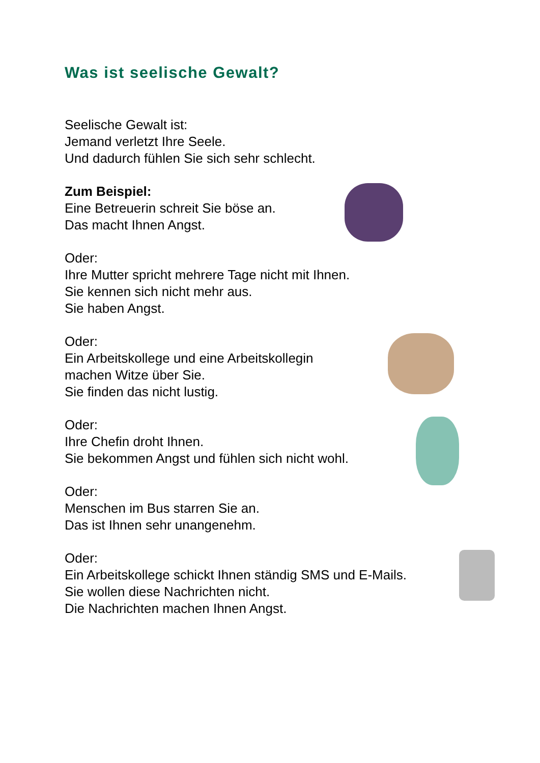Was ist seelische Gewalt?
Seelische Gewalt ist:
Jemand verletzt Ihre Seele.
Und dadurch fühlen Sie sich sehr schlecht.
Zum Beispiel:
Eine Betreuerin schreit Sie böse an.
Das macht Ihnen Angst.
Oder:
Ihre Mutter spricht mehrere Tage nicht mit Ihnen.
Sie kennen sich nicht mehr aus.
Sie haben Angst.
Oder:
Ein Arbeitskollege und eine Arbeitskollegin
machen Witze über Sie.
Sie finden das nicht lustig.
Oder:
Ihre Chefin droht Ihnen.
Sie bekommen Angst und fühlen sich nicht wohl.
Oder:
Menschen im Bus starren Sie an.
Das ist Ihnen sehr unangenehm.
Oder:
Ein Arbeitskollege schickt Ihnen ständig SMS und E-Mails.
Sie wollen diese Nachrichten nicht.
Die Nachrichten machen Ihnen Angst.